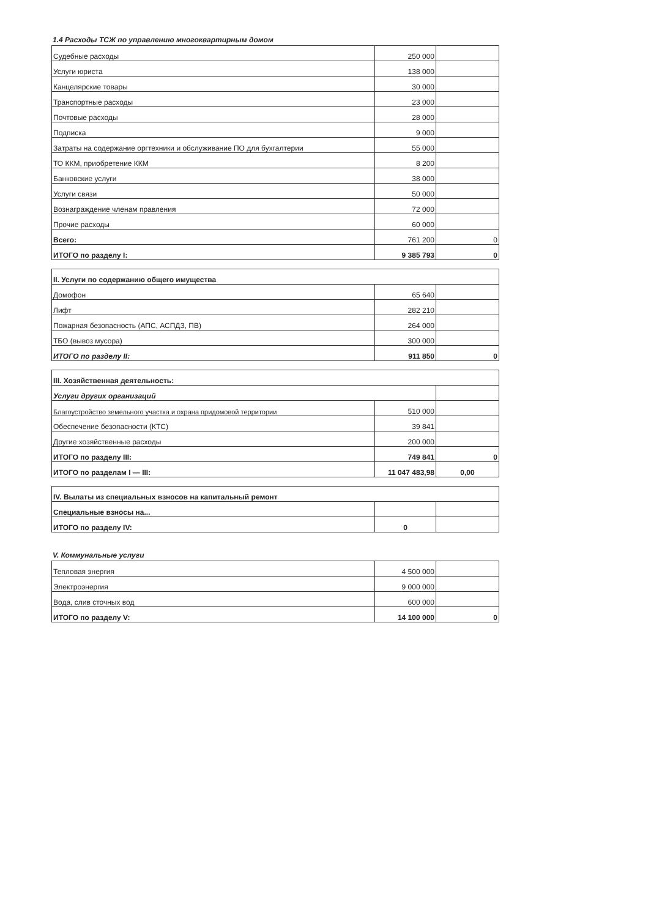1.4 Расходы ТСЖ по управлению многоквартирным домом
| Судебные расходы | 250 000 | |
| Услуги юриста | 138 000 | |
| Канцелярские товары | 30 000 | |
| Транспортные расходы | 23 000 | |
| Почтовые расходы | 28 000 | |
| Подписка | 9 000 | |
| Затраты на содержание оргтехники и обслуживание ПО для бухгалтерии | 55 000 | |
| ТО ККМ, приобретение ККМ | 8 200 | |
| Банковские услуги | 38 000 | |
| Услуги связи | 50 000 | |
| Вознаграждение членам правления | 72 000 | |
| Прочие расходы | 60 000 | |
| Всего: | 761 200 | 0 |
| ИТОГО по разделу I: | 9 385 793 | 0 |
| II. Услуги по содержанию общего имущества | | |
| Домофон | 65 640 | |
| Лифт | 282 210 | |
| Пожарная безопасность (АПС, АСПДЗ, ПВ) | 264 000 | |
| ТБО (вывоз мусора) | 300 000 | |
| ИТОГО по разделу II: | 911 850 | 0 |
| III. Хозяйственная деятельность: | | |
| Услуги других организаций | | |
| Благоустройство земельного участка и охрана придомовой территории | 510 000 | |
| Обеспечение безопасности (КТС) | 39 841 | |
| Другие хозяйственные расходы | 200 000 | |
| ИТОГО по разделу III: | 749 841 | 0 |
| ИТОГО по разделам I — III: | 11 047 483,98 | 0,00 |
| IV. Вылаты из специальных взносов на капитальный ремонт | | |
| Специальные взносы на... | | |
| ИТОГО по разделу IV: | 0 | |
V. Коммунальные услуги
| Тепловая энергия | 4 500 000 | |
| Электроэнергия | 9 000 000 | |
| Вода, слив сточных вод | 600 000 | |
| ИТОГО по разделу V: | 14 100 000 | 0 |